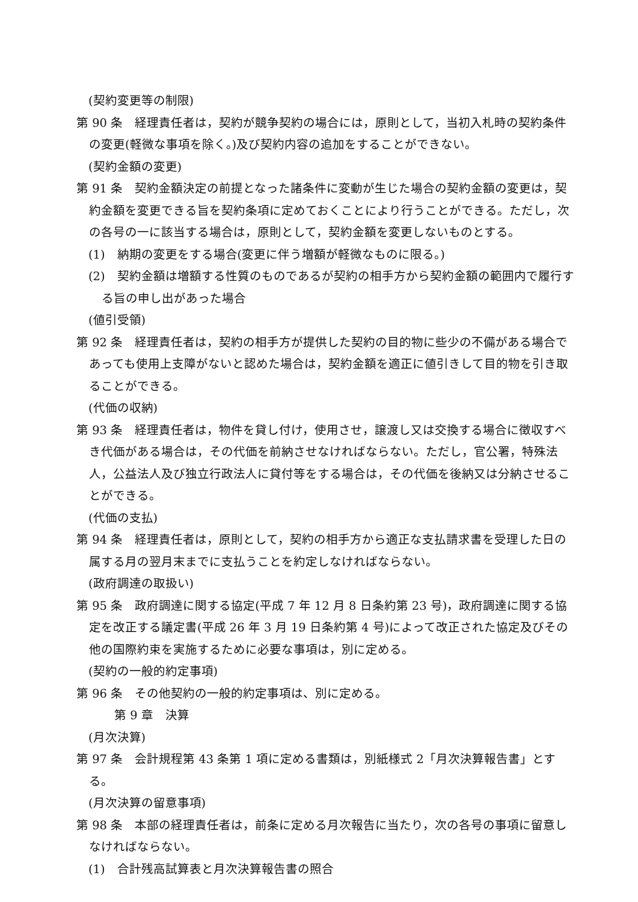(契約変更等の制限)
第 90 条　経理責任者は，契約が競争契約の場合には，原則として，当初入札時の契約条件の変更(軽微な事項を除く。)及び契約内容の追加をすることができない。
(契約金額の変更)
第 91 条　契約金額決定の前提となった諸条件に変動が生じた場合の契約金額の変更は，契約金額を変更できる旨を契約条項に定めておくことにより行うことができる。ただし，次の各号の一に該当する場合は，原則として，契約金額を変更しないものとする。
(1)　納期の変更をする場合(変更に伴う増額が軽微なものに限る。)
(2)　契約金額は増額する性質のものであるが契約の相手方から契約金額の範囲内で履行する旨の申し出があった場合
(値引受領)
第 92 条　経理責任者は，契約の相手方が提供した契約の目的物に些少の不備がある場合であっても使用上支障がないと認めた場合は，契約金額を適正に値引きして目的物を引き取ることができる。
(代価の収納)
第 93 条　経理責任者は，物件を貸し付け，使用させ，譲渡し又は交換する場合に徴収すべき代価がある場合は，その代価を前納させなければならない。ただし，官公署，特殊法人，公益法人及び独立行政法人に貸付等をする場合は，その代価を後納又は分納させることができる。
(代価の支払)
第 94 条　経理責任者は，原則として，契約の相手方から適正な支払請求書を受理した日の属する月の翌月末までに支払うことを約定しなければならない。
(政府調達の取扱い)
第 95 条　政府調達に関する協定(平成 7 年 12 月 8 日条約第 23 号)，政府調達に関する協定を改正する議定書(平成 26 年 3 月 19 日条約第 4 号)によって改正された協定及びその他の国際約束を実施するために必要な事項は，別に定める。
(契約の一般的約定事項)
第 96 条　その他契約の一般的約定事項は、別に定める。
第 9 章　決算
(月次決算)
第 97 条　会計規程第 43 条第 1 項に定める書類は，別紙様式 2「月次決算報告書」とする。
(月次決算の留意事項)
第 98 条　本部の経理責任者は，前条に定める月次報告に当たり，次の各号の事項に留意しなければならない。
(1)　合計残高試算表と月次決算報告書の照合